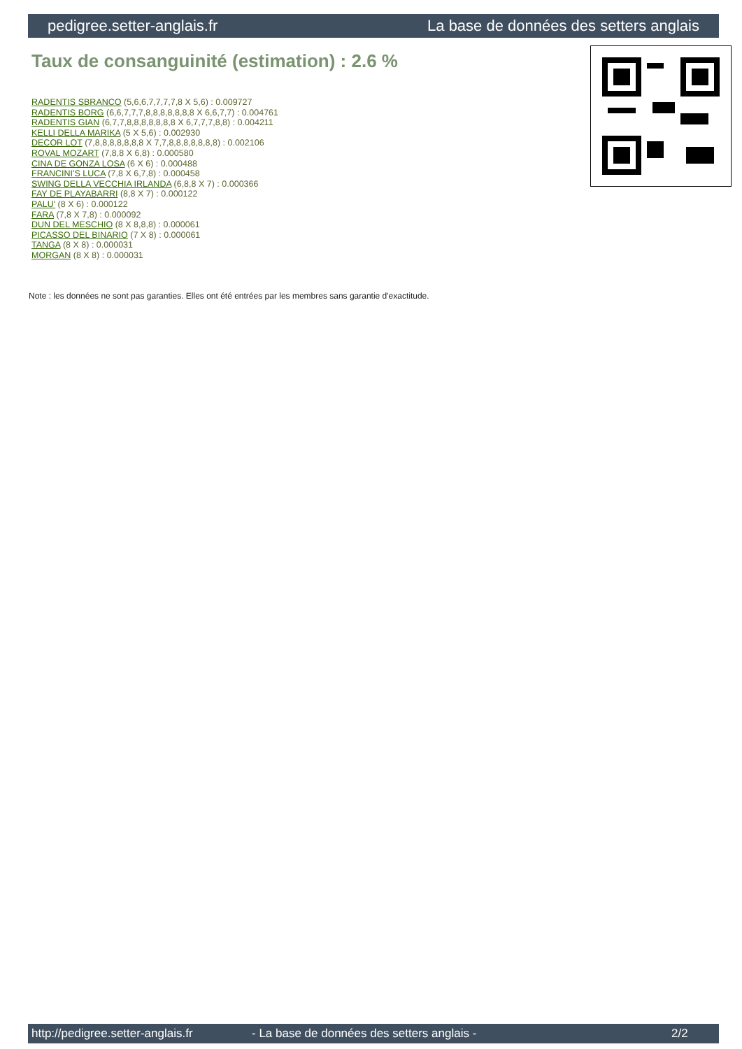pedigree.setter-anglais.fr La base de données des setters anglais
Taux de consanguinité (estimation) : 2.6 %
RADENTIS SBRANCO (5,6,6,7,7,7,7,8 X 5,6) : 0.009727
RADENTIS BORG (6,6,7,7,7,8,8,8,8,8,8,8 X 6,6,7,7) : 0.004761
RADENTIS GIAN (6,7,7,8,8,8,8,8,8,8 X 6,7,7,7,8,8) : 0.004211
KELLI DELLA MARIKA (5 X 5,6) : 0.002930
DECOR LOT (7,8,8,8,8,8,8,8 X 7,7,8,8,8,8,8,8,8) : 0.002106
ROVAL MOZART (7,8,8 X 6,8) : 0.000580
CINA DE GONZA LOSA (6 X 6) : 0.000488
FRANCINI'S LUCA (7,8 X 6,7,8) : 0.000458
SWING DELLA VECCHIA IRLANDA (6,8,8 X 7) : 0.000366
FAY DE PLAYABARRI (8,8 X 7) : 0.000122
PALU' (8 X 6) : 0.000122
FARA (7,8 X 7,8) : 0.000092
DUN DEL MESCHIO (8 X 8,8,8) : 0.000061
PICASSO DEL BINARIO (7 X 8) : 0.000061
TANGA (8 X 8) : 0.000031
MORGAN (8 X 8) : 0.000031
Note : les données ne sont pas garanties. Elles ont été entrées par les membres sans garantie d'exactitude.
http://pedigree.setter-anglais.fr - La base de données des setters anglais - 2/2